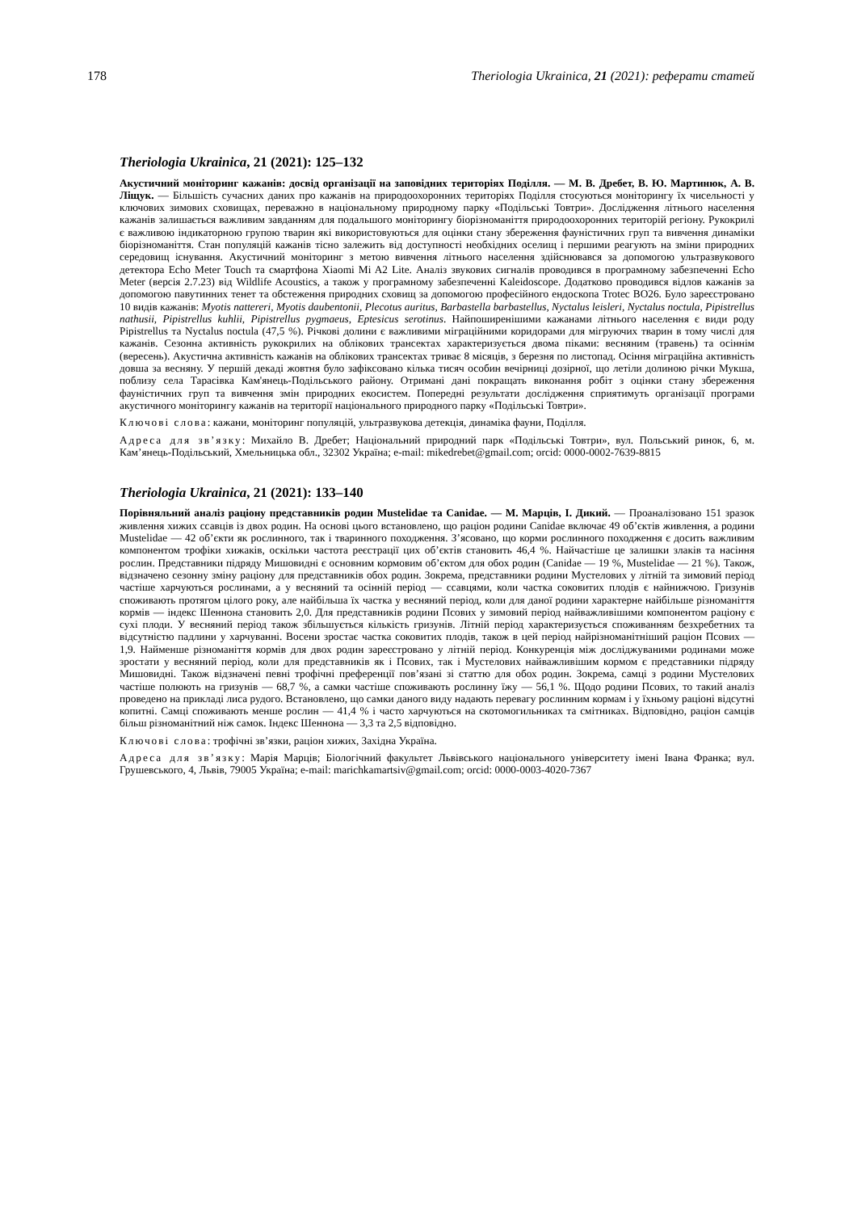178 Theriologia Ukrainica, 21 (2021): реферати статей
Theriologia Ukrainica, 21 (2021): 125–132
Акустичний моніторинг кажанів: досвід організації на заповідних територіях Поділля. — М. В. Дребет, В. Ю. Мартинюк, А. В. Ліщук. — Більшість сучасних даних про кажанів на природоохоронних територіях Поділля стосуються моніторингу їх чисельності у ключових зимових сховищах, переважно в національному природному парку «Подільські Товтри». Дослідження літнього населення кажанів залишається важливим завданням для подальшого моніторингу біорізноманіття природоохоронних територій регіону. Рукокрилі є важливою індикаторною групою тварин які використовуються для оцінки стану збереження фауністичних груп та вивчення динаміки біорізноманіття. Стан популяцій кажанів тісно залежить від доступності необхідних оселищ і першими реагують на зміни природних середовищ існування. Акустичний моніторинг з метою вивчення літнього населення здійснювався за допомогою ультразвукового детектора Echo Meter Touch та смартфона Xiaomi Mi A2 Lite. Аналіз звукових сигналів проводився в програмному забезпеченні Echo Meter (версія 2.7.23) від Wildlife Acoustics, а також у програмному забезпеченні Kaleidoscope. Додатково проводився відлов кажанів за допомогою павутинних тенет та обстеження природних сховищ за допомогою професійного ендоскопа Trotec BO26. Було зареєстровано 10 видів кажанів: Myotis nattereri, Myotis daubentonii, Plecotus auritus, Barbastella barbastellus, Nyctalus leisleri, Nyctalus noctula, Pipistrellus nathusii, Pipistrellus kuhlii, Pipistrellus pygmaeus, Eptesicus serotinus. Найпоширенішими кажанами літнього населення є види роду Pipistrellus та Nyctalus noctula (47,5 %). Річкові долини є важливими міграційними коридорами для мігруючих тварин в тому числі для кажанів. Сезонна активність рукокрилих на облікових трансектах характеризується двома піками: весняним (травень) та осіннім (вересень). Акустична активність кажанів на облікових трансектах триває 8 місяців, з березня по листопад. Осіння міграційна активність довша за весняну. У першій декаді жовтня було зафіксовано кілька тисяч особин вечірниці дозірної, що летіли долиною річки Мукша, поблизу села Тарасівка Кам'янець-Подільського району. Отримані дані покращать виконання робіт з оцінки стану збереження фауністичних груп та вивчення змін природних екосистем. Попередні результати дослідження сприятимуть організації програми акустичного моніторингу кажанів на території національного природного парку «Подільські Товтри».
Ключові слова: кажани, моніторинг популяцій, ультразвукова детекція, динаміка фауни, Поділля.
Адреса для зв’язку: Михайло В. Дребет; Національний природний парк «Подільські Товтри», вул. Польський ринок, 6, м. Кам’янець-Подільський, Хмельницька обл., 32302 Україна; e-mail: mikedrebet@gmail.com; orcid: 0000-0002-7639-8815
Theriologia Ukrainica, 21 (2021): 133–140
Порівняльний аналіз раціону представників родин Mustelidae та Canidae. — М. Марців, І. Дикий. — Проаналізовано 151 зразок живлення хижих ссавців із двох родин. На основі цього встановлено, що раціон родини Canidae включає 49 об’єктів живлення, а родини Mustelidae — 42 об’єкти як рослинного, так і тваринного походження. З’ясовано, що корми рослинного походження є досить важливим компонентом трофіки хижаків, оскільки частота реєстрації цих об’єктів становить 46,4 %. Найчастіше це залишки злаків та насіння рослин. Представники підряду Мишовидні є основним кормовим об’єктом для обох родин (Canidae — 19 %, Mustelidae — 21 %). Також, відзначено сезонну зміну раціону для представників обох родин. Зокрема, представники родини Мустелових у літній та зимовий період частіше харчуються рослинами, а у весняний та осінній період — ссавцями, коли частка соковитих плодів є найнижчою. Гризунів споживають протягом цілого року, але найбільша їх частка у весняний період, коли для даної родини характерне найбільше різноманіття кормів — індекс Шеннона становить 2,0. Для представників родини Псових у зимовий період найважливішими компонентом раціону є сухі плоди. У весняний період також збільшується кількість гризунів. Літній період характеризується споживанням безхребетних та відсутністю падлини у харчуванні. Восени зростає частка соковитих плодів, також в цей період найрізноманітніший раціон Псових — 1,9. Найменше різноманіття кормів для двох родин зареєстровано у літній період. Конкуренція між досліджуваними родинами може зростати у весняний період, коли для представників як і Псових, так і Мустелових найважливішим кормом є представники підряду Мишовидні. Також відзначені певні трофічні преференції пов’язані зі статтю для обох родин. Зокрема, самці з родини Мустелових частіше полюють на гризунів — 68,7 %, а самки частіше споживають рослинну їжу — 56,1 %. Щодо родини Псових, то такий аналіз проведено на прикладі лиса рудого. Встановлено, що самки даного виду надають перевагу рослинним кормам і у їхньому раціоні відсутні копитні. Самці споживають менше рослин — 41,4 % і часто харчуються на скотомогильниках та смітниках. Відповідно, раціон самців більш різноманітний ніж самок. Індекс Шеннона — 3,3 та 2,5 відповідно.
Ключові слова: трофічні зв’язки, раціон хижих, Західна Україна.
Адреса для зв’язку: Марія Марців; Біологічний факультет Львівського національного університету імені Івана Франка; вул. Грушевського, 4, Львів, 79005 Україна; e-mail: marichkamartsiv@gmail.com; orcid: 0000-0003-4020-7367